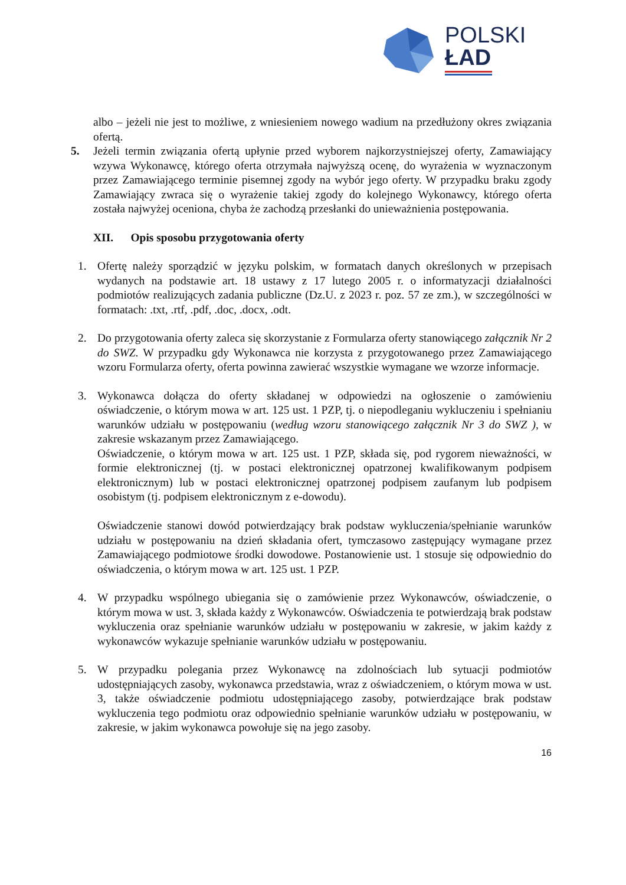POLSKI
ŁAD
albo – jeżeli nie jest to możliwe, z wniesieniem nowego wadium na przedłużony okres związania ofertą.
5. Jeżeli termin związania ofertą upłynie przed wyborem najkorzystniejszej oferty, Zamawiający wzywa Wykonawcę, którego oferta otrzymała najwyższą ocenę, do wyrażenia w wyznaczonym przez Zamawiającego terminie pisemnej zgody na wybór jego oferty. W przypadku braku zgody Zamawiający zwraca się o wyrażenie takiej zgody do kolejnego Wykonawcy, którego oferta została najwyżej oceniona, chyba że zachodzą przesłanki do unieważnienia postępowania.
XII. Opis sposobu przygotowania oferty
1. Ofertę należy sporządzić w języku polskim, w formatach danych określonych w przepisach wydanych na podstawie art. 18 ustawy z 17 lutego 2005 r. o informatyzacji działalności podmiotów realizujących zadania publiczne (Dz.U. z 2023 r. poz. 57 ze zm.), w szczególności w formatach: .txt, .rtf, .pdf, .doc, .docx, .odt.
2. Do przygotowania oferty zaleca się skorzystanie z Formularza oferty stanowiącego załącznik Nr 2 do SWZ. W przypadku gdy Wykonawca nie korzysta z przygotowanego przez Zamawiającego wzoru Formularza oferty, oferta powinna zawierać wszystkie wymagane we wzorze informacje.
3. Wykonawca dołącza do oferty składanej w odpowiedzi na ogłoszenie o zamówieniu oświadczenie, o którym mowa w art. 125 ust. 1 PZP, tj. o niepodleganiu wykluczeniu i spełnianiu warunków udziału w postępowaniu (według wzoru stanowiącego załącznik Nr 3 do SWZ ), w zakresie wskazanym przez Zamawiającego.
Oświadczenie, o którym mowa w art. 125 ust. 1 PZP, składa się, pod rygorem nieważności, w formie elektronicznej (tj. w postaci elektronicznej opatrzonej kwalifikowanym podpisem elektronicznym) lub w postaci elektronicznej opatrzonej podpisem zaufanym lub podpisem osobistym (tj. podpisem elektronicznym z e-dowodu).
Oświadczenie stanowi dowód potwierdzający brak podstaw wykluczenia/spełnianie warunków udziału w postępowaniu na dzień składania ofert, tymczasowo zastępujący wymagane przez Zamawiającego podmiotowe środki dowodowe. Postanowienie ust. 1 stosuje się odpowiednio do oświadczenia, o którym mowa w art. 125 ust. 1 PZP.
4. W przypadku wspólnego ubiegania się o zamówienie przez Wykonawców, oświadczenie, o którym mowa w ust. 3, składa każdy z Wykonawców. Oświadczenia te potwierdzają brak podstaw wykluczenia oraz spełnianie warunków udziału w postępowaniu w zakresie, w jakim każdy z wykonawców wykazuje spełnianie warunków udziału w postępowaniu.
5. W przypadku polegania przez Wykonawcę na zdolnościach lub sytuacji podmiotów udostępniających zasoby, wykonawca przedstawia, wraz z oświadczeniem, o którym mowa w ust. 3, także oświadczenie podmiotu udostępniającego zasoby, potwierdzające brak podstaw wykluczenia tego podmiotu oraz odpowiednio spełnianie warunków udziału w postępowaniu, w zakresie, w jakim wykonawca powołuje się na jego zasoby.
16